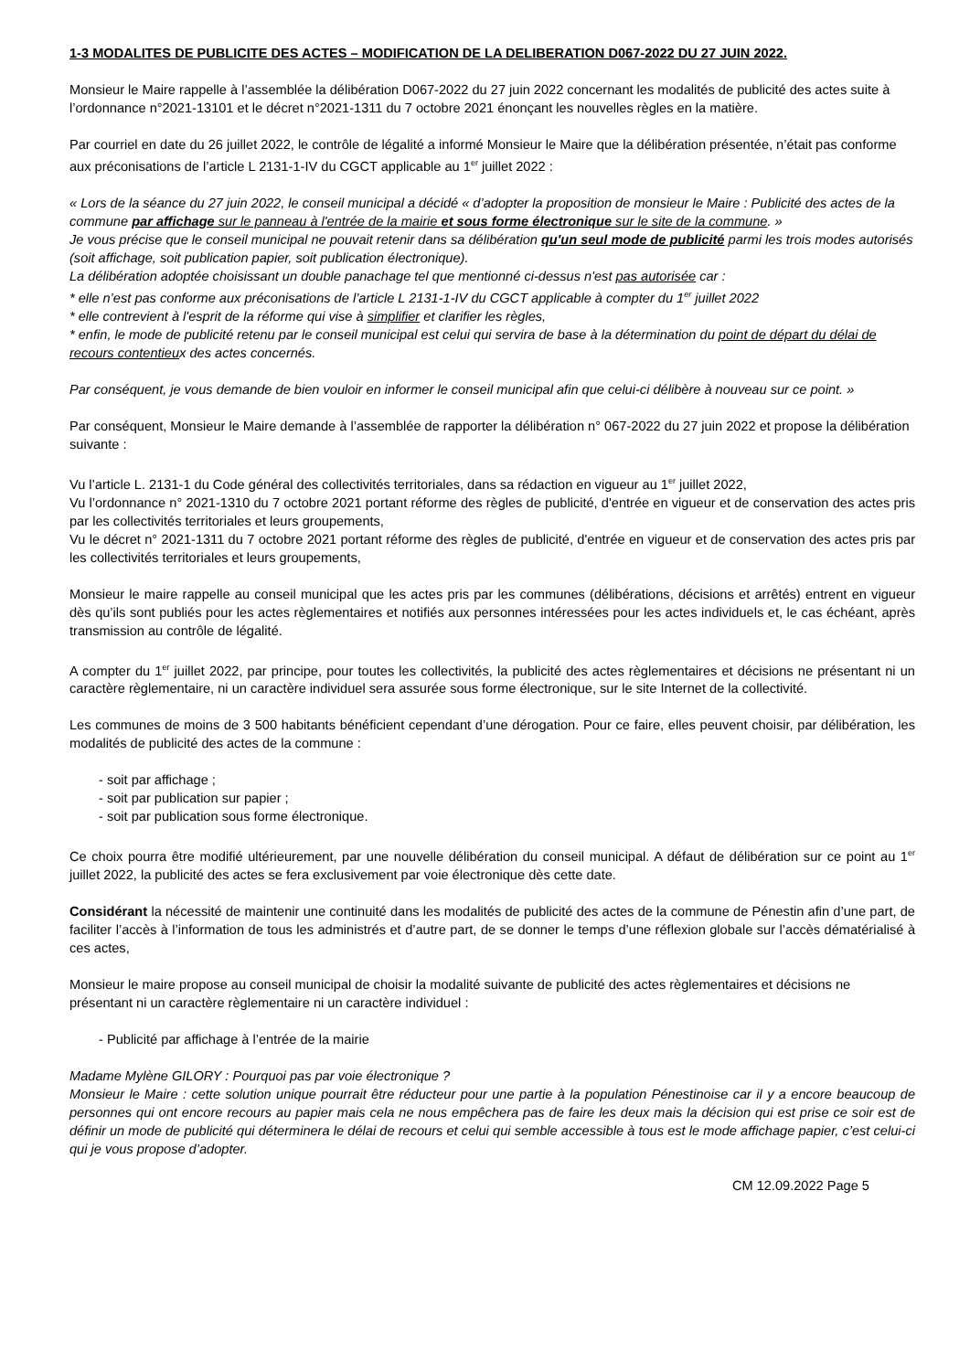1-3 MODALITES DE PUBLICITE DES ACTES – MODIFICATION DE LA DELIBERATION D067-2022 DU 27 JUIN 2022.
Monsieur le Maire rappelle à l’assemblée la délibération D067-2022 du 27 juin 2022 concernant les modalités de publicité des actes suite à l’ordonnance n°2021-13101 et le décret n°2021-1311 du 7 octobre 2021 énonçant les nouvelles règles en la matière.
Par courriel en date du 26 juillet 2022, le contrôle de légalité a informé Monsieur le Maire que la délibération présentée, n’était pas conforme aux préconisations de l’article L 2131-1-IV du CGCT applicable au 1<sup>er</sup> juillet 2022 :
« Lors de la séance du 27 juin 2022, le conseil municipal a décidé « d’adopter la proposition de monsieur le Maire : Publicité des actes de la commune par affichage sur le panneau à l'entrée de la mairie et sous forme électronique sur le site de la commune. »
Je vous précise que le conseil municipal ne pouvait retenir dans sa délibération qu'un seul mode de publicité parmi les trois modes autorisés (soit affichage, soit publication papier, soit publication électronique).
La délibération adoptée choisissant un double panachage tel que mentionné ci-dessus n'est pas autorisée car :
* elle n’est pas conforme aux préconisations de l’article L 2131-1-IV du CGCT applicable à compter du 1<sup>er</sup> juillet 2022
* elle contrevient à l'esprit de la réforme qui vise à simplifier et clarifier les règles,
* enfin, le mode de publicité retenu par le conseil municipal est celui qui servira de base à la détermination du point de départ du délai de recours contentieux des actes concernés.
Par conséquent, je vous demande de bien vouloir en informer le conseil municipal afin que celui-ci délibère à nouveau sur ce point. »
Par conséquent, Monsieur le Maire demande à l’assemblée de rapporter la délibération n° 067-2022 du 27 juin 2022 et propose la délibération suivante :
Vu l’article L. 2131-1 du Code général des collectivités territoriales, dans sa rédaction en vigueur au 1<sup>er</sup> juillet 2022,
Vu l’ordonnance n° 2021-1310 du 7 octobre 2021 portant réforme des règles de publicité, d'entrée en vigueur et de conservation des actes pris par les collectivités territoriales et leurs groupements,
Vu le décret n° 2021-1311 du 7 octobre 2021 portant réforme des règles de publicité, d'entrée en vigueur et de conservation des actes pris par les collectivités territoriales et leurs groupements,
Monsieur le maire rappelle au conseil municipal que les actes pris par les communes (délibérations, décisions et arrêtés) entrent en vigueur dès qu’ils sont publiés pour les actes règlementaires et notifiés aux personnes intéressées pour les actes individuels et, le cas échéant, après transmission au contrôle de légalité.
A compter du 1<sup>er</sup> juillet 2022, par principe, pour toutes les collectivités, la publicité des actes règlementaires et décisions ne présentant ni un caractère règlementaire, ni un caractère individuel sera assurée sous forme électronique, sur le site Internet de la collectivité.
Les communes de moins de 3 500 habitants bénéficient cependant d’une dérogation. Pour ce faire, elles peuvent choisir, par délibération, les modalités de publicité des actes de la commune :
- soit par affichage ;
- soit par publication sur papier ;
- soit par publication sous forme électronique.
Ce choix pourra être modifié ultérieurement, par une nouvelle délibération du conseil municipal. A défaut de délibération sur ce point au 1<sup>er</sup> juillet 2022, la publicité des actes se fera exclusivement par voie électronique dès cette date.
Considérant la nécessité de maintenir une continuité dans les modalités de publicité des actes de la commune de Pénestin afin d’une part, de faciliter l’accès à l’information de tous les administrés et d’autre part, de se donner le temps d’une réflexion globale sur l’accès dématérialisé à ces actes,
Monsieur le maire propose au conseil municipal de choisir la modalité suivante de publicité des actes règlementaires et décisions ne présentant ni un caractère règlementaire ni un caractère individuel :
- Publicité par affichage à l’entrée de la mairie
Madame Mylène GILORY : Pourquoi pas par voie électronique ?
Monsieur le Maire : cette solution unique pourrait être réducteur pour une partie à la population Pénestinoise car il y a encore beaucoup de personnes qui ont encore recours au papier mais cela ne nous empêchera pas de faire les deux mais la décision qui est prise ce soir est de définir un mode de publicité qui déterminera le délai de recours et celui qui semble accessible à tous est le mode affichage papier, c’est celui-ci qui je vous propose d’adopter.
CM 12.09.2022 Page 5